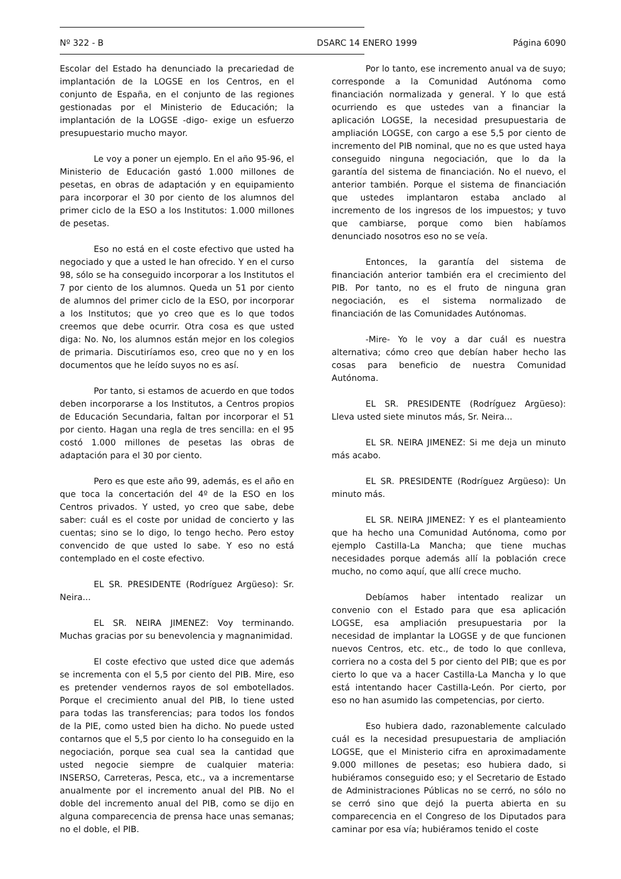Nº 322 - B DSARC 14 ENERO 1999 Página 6090
Escolar del Estado ha denunciado la precariedad de implantación de la LOGSE en los Centros, en el conjunto de España, en el conjunto de las regiones gestionadas por el Ministerio de Educación; la implantación de la LOGSE -digo- exige un esfuerzo presupuestario mucho mayor.
Le voy a poner un ejemplo. En el año 95-96, el Ministerio de Educación gastó 1.000 millones de pesetas, en obras de adaptación y en equipamiento para incorporar el 30 por ciento de los alumnos del primer ciclo de la ESO a los Institutos: 1.000 millones de pesetas.
Eso no está en el coste efectivo que usted ha negociado y que a usted le han ofrecido. Y en el curso 98, sólo se ha conseguido incorporar a los Institutos el 7 por ciento de los alumnos. Queda un 51 por ciento de alumnos del primer ciclo de la ESO, por incorporar a los Institutos; que yo creo que es lo que todos creemos que debe ocurrir. Otra cosa es que usted diga: No. No, los alumnos están mejor en los colegios de primaria. Discutiríamos eso, creo que no y en los documentos que he leído suyos no es así.
Por tanto, si estamos de acuerdo en que todos deben incorporarse a los Institutos, a Centros propios de Educación Secundaria, faltan por incorporar el 51 por ciento. Hagan una regla de tres sencilla: en el 95 costó 1.000 millones de pesetas las obras de adaptación para el 30 por ciento.
Pero es que este año 99, además, es el año en que toca la concertación del 4º de la ESO en los Centros privados. Y usted, yo creo que sabe, debe saber: cuál es el coste por unidad de concierto y las cuentas; sino se lo digo, lo tengo hecho. Pero estoy convencido de que usted lo sabe. Y eso no está contemplado en el coste efectivo.
EL SR. PRESIDENTE (Rodríguez Argüeso): Sr. Neira...
EL SR. NEIRA JIMENEZ: Voy terminando. Muchas gracias por su benevolencia y magnanimidad.
El coste efectivo que usted dice que además se incrementa con el 5,5 por ciento del PIB. Mire, eso es pretender vendernos rayos de sol embotellados. Porque el crecimiento anual del PIB, lo tiene usted para todas las transferencias; para todos los fondos de la PIE, como usted bien ha dicho. No puede usted contarnos que el 5,5 por ciento lo ha conseguido en la negociación, porque sea cual sea la cantidad que usted negocie siempre de cualquier materia: INSERSO, Carreteras, Pesca, etc., va a incrementarse anualmente por el incremento anual del PIB. No el doble del incremento anual del PIB, como se dijo en alguna comparecencia de prensa hace unas semanas; no el doble, el PIB.
Por lo tanto, ese incremento anual va de suyo; corresponde a la Comunidad Autónoma como financiación normalizada y general. Y lo que está ocurriendo es que ustedes van a financiar la aplicación LOGSE, la necesidad presupuestaria de ampliación LOGSE, con cargo a ese 5,5 por ciento de incremento del PIB nominal, que no es que usted haya conseguido ninguna negociación, que lo da la garantía del sistema de financiación. No el nuevo, el anterior también. Porque el sistema de financiación que ustedes implantaron estaba anclado al incremento de los ingresos de los impuestos; y tuvo que cambiarse, porque como bien habíamos denunciado nosotros eso no se veía.
Entonces, la garantía del sistema de financiación anterior también era el crecimiento del PIB. Por tanto, no es el fruto de ninguna gran negociación, es el sistema normalizado de financiación de las Comunidades Autónomas.
-Mire- Yo le voy a dar cuál es nuestra alternativa; cómo creo que debían haber hecho las cosas para beneficio de nuestra Comunidad Autónoma.
EL SR. PRESIDENTE (Rodríguez Argüeso): Lleva usted siete minutos más, Sr. Neira...
EL SR. NEIRA JIMENEZ: Si me deja un minuto más acabo.
EL SR. PRESIDENTE (Rodríguez Argüeso): Un minuto más.
EL SR. NEIRA JIMENEZ: Y es el planteamiento que ha hecho una Comunidad Autónoma, como por ejemplo Castilla-La Mancha; que tiene muchas necesidades porque además allí la población crece mucho, no como aquí, que allí crece mucho.
Debíamos haber intentado realizar un convenio con el Estado para que esa aplicación LOGSE, esa ampliación presupuestaria por la necesidad de implantar la LOGSE y de que funcionen nuevos Centros, etc. etc., de todo lo que conlleva, corriera no a costa del 5 por ciento del PIB; que es por cierto lo que va a hacer Castilla-La Mancha y lo que está intentando hacer Castilla-León. Por cierto, por eso no han asumido las competencias, por cierto.
Eso hubiera dado, razonablemente calculado cuál es la necesidad presupuestaria de ampliación LOGSE, que el Ministerio cifra en aproximadamente 9.000 millones de pesetas; eso hubiera dado, si hubiéramos conseguido eso; y el Secretario de Estado de Administraciones Públicas no se cerró, no sólo no se cerró sino que dejó la puerta abierta en su comparecencia en el Congreso de los Diputados para caminar por esa vía; hubiéramos tenido el coste